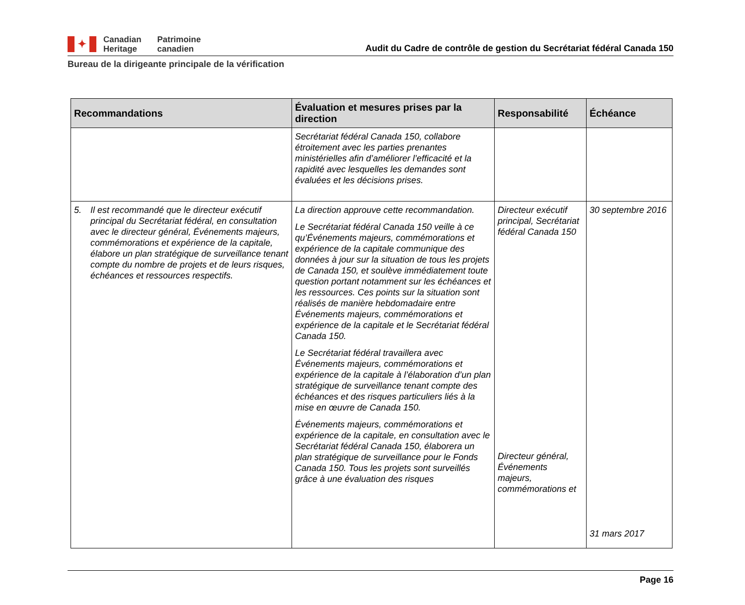✦
Canadian
Heritage
Patrimoine
canadien
Audit du Cadre de contrôle de gestion du Secrétariat fédéral Canada 150
Bureau de la dirigeante principale de la vérification
| Recommandations | Évaluation et mesures prises par la direction | Responsabilité | Échéance |
| --- | --- | --- | --- |
| | Secrétariat fédéral Canada 150, collabore étroitement avec les parties prenantes ministérielles afin d’améliorer l’efficacité et la rapidité avec lesquelles les demandes sont évaluées et les décisions prises. | | |
| 5. Il est recommandé que le directeur exécutif principal du Secrétariat fédéral, en consultation avec le directeur général, Événements majeurs, commémorations et expérience de la capitale, élabore un plan stratégique de surveillance tenant compte du nombre de projets et de leurs risques, échéances et ressources respectifs. | La direction approuve cette recommandation. Le Secrétariat fédéral Canada 150 veille à ce qu’Événements majeurs, commémorations et expérience de la capitale communique des données à jour sur la situation de tous les projets de Canada 150, et soulève immédiatement toute question portant notamment sur les échéances et les ressources. Ces points sur la situation sont réalisés de manière hebdomadaire entre Événements majeurs, commémorations et expérience de la capitale et le Secrétariat fédéral Canada 150. Le Secrétariat fédéral travaillera avec Événements majeurs, commémorations et expérience de la capitale à l’élaboration d’un plan stratégique de surveillance tenant compte des échéances et des risques particuliers liés à la mise en œuvre de Canada 150. Événements majeurs, commémorations et expérience de la capitale, en consultation avec le Secrétariat fédéral Canada 150, élaborera un plan stratégique de surveillance pour le Fonds Canada 150. Tous les projets sont surveillés grâce à une évaluation des risques | Directeur exécutif principal, Secrétariat fédéral Canada 150 Directeur général, Événements majeurs, commémorations et | 30 septembre 2016 31 mars 2017 |
Page 16